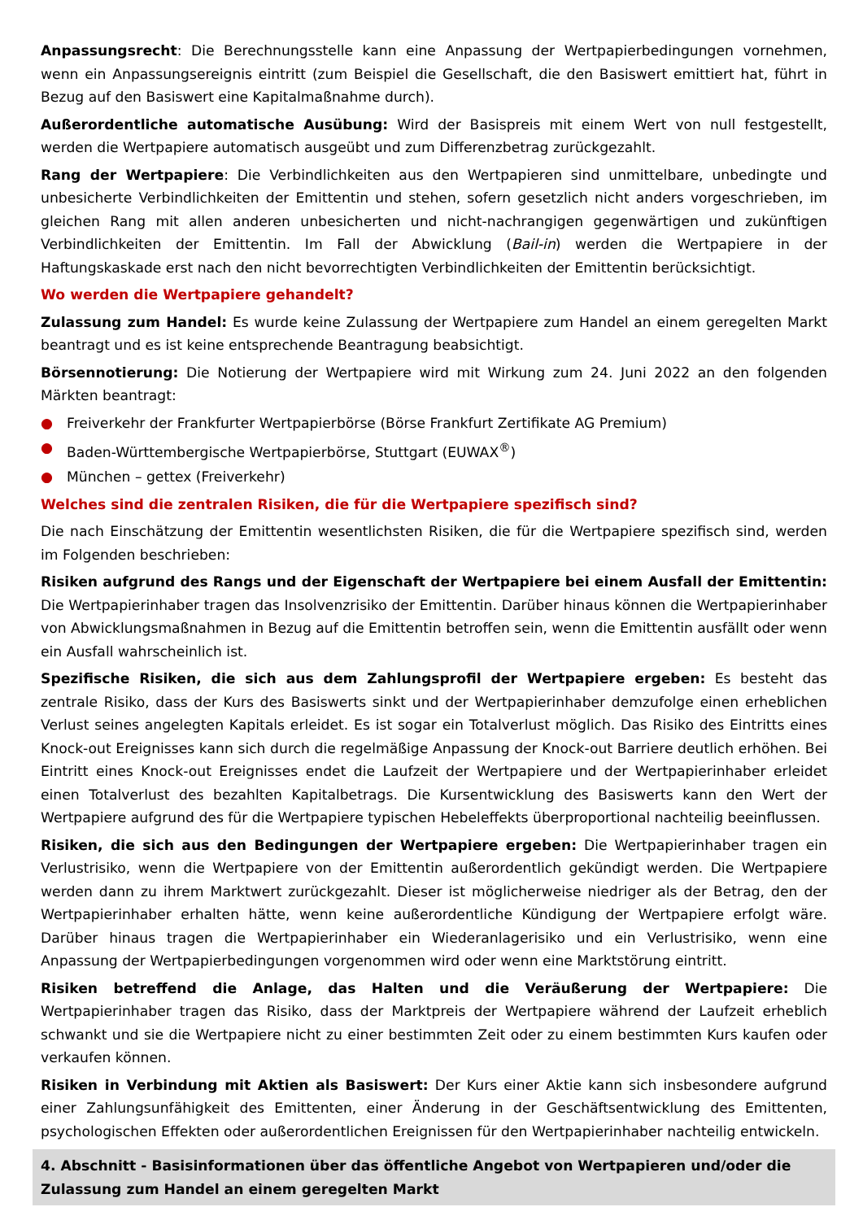Anpassungsrecht: Die Berechnungsstelle kann eine Anpassung der Wertpapierbedingungen vornehmen, wenn ein Anpassungsereignis eintritt (zum Beispiel die Gesellschaft, die den Basiswert emittiert hat, führt in Bezug auf den Basiswert eine Kapitalmaßnahme durch).
Außerordentliche automatische Ausübung: Wird der Basispreis mit einem Wert von null festgestellt, werden die Wertpapiere automatisch ausgeübt und zum Differenzbetrag zurückgezahlt.
Rang der Wertpapiere: Die Verbindlichkeiten aus den Wertpapieren sind unmittelbare, unbedingte und unbesicherte Verbindlichkeiten der Emittentin und stehen, sofern gesetzlich nicht anders vorgeschrieben, im gleichen Rang mit allen anderen unbesicherten und nicht-nachrangigen gegenwärtigen und zukünftigen Verbindlichkeiten der Emittentin. Im Fall der Abwicklung (Bail-in) werden die Wertpapiere in der Haftungskaskade erst nach den nicht bevorrechtigten Verbindlichkeiten der Emittentin berücksichtigt.
Wo werden die Wertpapiere gehandelt?
Zulassung zum Handel: Es wurde keine Zulassung der Wertpapiere zum Handel an einem geregelten Markt beantragt und es ist keine entsprechende Beantragung beabsichtigt.
Börsennotierung: Die Notierung der Wertpapiere wird mit Wirkung zum 24. Juni 2022 an den folgenden Märkten beantragt:
● Freiverkehr der Frankfurter Wertpapierbörse (Börse Frankfurt Zertifikate AG Premium)
● Baden-Württembergische Wertpapierbörse, Stuttgart (EUWAX<sup>®</sup>)
● München – gettex (Freiverkehr)
Welches sind die zentralen Risiken, die für die Wertpapiere spezifisch sind?
Die nach Einschätzung der Emittentin wesentlichsten Risiken, die für die Wertpapiere spezifisch sind, werden im Folgenden beschrieben:
Risiken aufgrund des Rangs und der Eigenschaft der Wertpapiere bei einem Ausfall der Emittentin: Die Wertpapierinhaber tragen das Insolvenzrisiko der Emittentin. Darüber hinaus können die Wertpapierinhaber von Abwicklungsmaßnahmen in Bezug auf die Emittentin betroffen sein, wenn die Emittentin ausfällt oder wenn ein Ausfall wahrscheinlich ist.
Spezifische Risiken, die sich aus dem Zahlungsprofil der Wertpapiere ergeben: Es besteht das zentrale Risiko, dass der Kurs des Basiswerts sinkt und der Wertpapierinhaber demzufolge einen erheblichen Verlust seines angelegten Kapitals erleidet. Es ist sogar ein Totalverlust möglich. Das Risiko des Eintritts eines Knock-out Ereignisses kann sich durch die regelmäßige Anpassung der Knock-out Barriere deutlich erhöhen. Bei Eintritt eines Knock-out Ereignisses endet die Laufzeit der Wertpapiere und der Wertpapierinhaber erleidet einen Totalverlust des bezahlten Kapitalbetrags. Die Kursentwicklung des Basiswerts kann den Wert der Wertpapiere aufgrund des für die Wertpapiere typischen Hebeleffekts überproportional nachteilig beeinflussen.
Risiken, die sich aus den Bedingungen der Wertpapiere ergeben: Die Wertpapierinhaber tragen ein Verlustrisiko, wenn die Wertpapiere von der Emittentin außerordentlich gekündigt werden. Die Wertpapiere werden dann zu ihrem Marktwert zurückgezahlt. Dieser ist möglicherweise niedriger als der Betrag, den der Wertpapierinhaber erhalten hätte, wenn keine außerordentliche Kündigung der Wertpapiere erfolgt wäre. Darüber hinaus tragen die Wertpapierinhaber ein Wiederanlagerisiko und ein Verlustrisiko, wenn eine Anpassung der Wertpapierbedingungen vorgenommen wird oder wenn eine Marktstörung eintritt.
Risiken betreffend die Anlage, das Halten und die Veräußerung der Wertpapiere: Die Wertpapierinhaber tragen das Risiko, dass der Marktpreis der Wertpapiere während der Laufzeit erheblich schwankt und sie die Wertpapiere nicht zu einer bestimmten Zeit oder zu einem bestimmten Kurs kaufen oder verkaufen können.
Risiken in Verbindung mit Aktien als Basiswert: Der Kurs einer Aktie kann sich insbesondere aufgrund einer Zahlungsunfähigkeit des Emittenten, einer Änderung in der Geschäftsentwicklung des Emittenten, psychologischen Effekten oder außerordentlichen Ereignissen für den Wertpapierinhaber nachteilig entwickeln.
4. Abschnitt - Basisinformationen über das öffentliche Angebot von Wertpapieren und/oder die Zulassung zum Handel an einem geregelten Markt